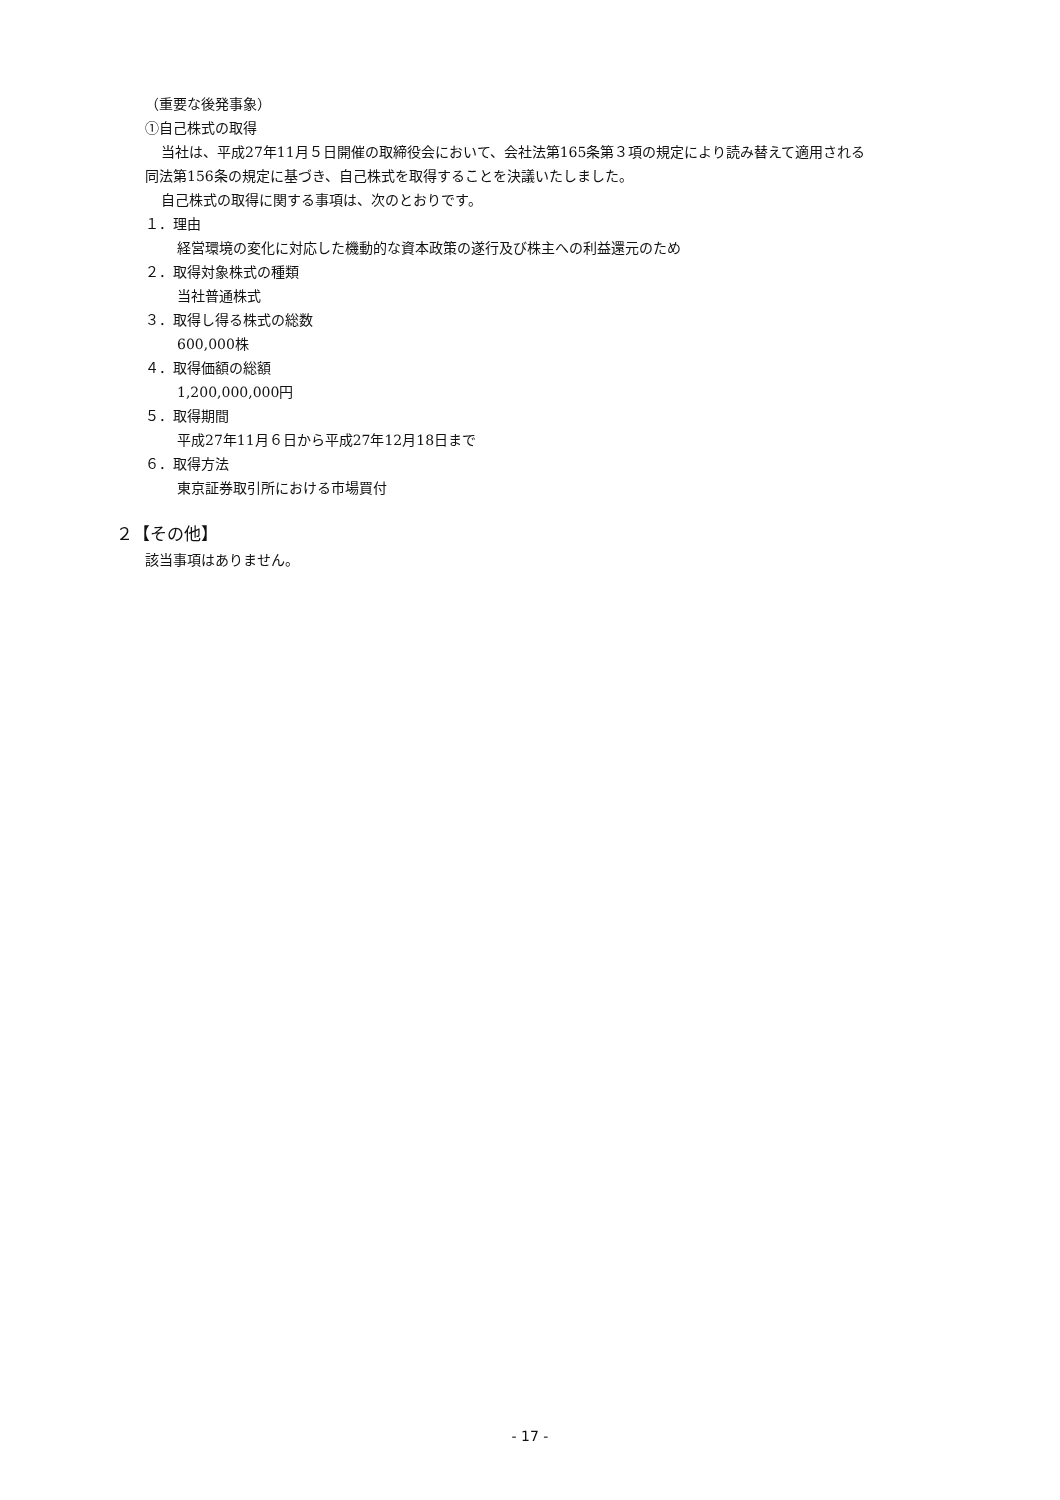（重要な後発事象）
①自己株式の取得
当社は、平成27年11月５日開催の取締役会において、会社法第165条第３項の規定により読み替えて適用される
同法第156条の規定に基づき、自己株式を取得することを決議いたしました。
自己株式の取得に関する事項は、次のとおりです。
１．理由
経営環境の変化に対応した機動的な資本政策の遂行及び株主への利益還元のため
２．取得対象株式の種類
当社普通株式
３．取得し得る株式の総数
600,000株
４．取得価額の総額
1,200,000,000円
５．取得期間
平成27年11月６日から平成27年12月18日まで
６．取得方法
東京証券取引所における市場買付
２【その他】
該当事項はありません。
- 17 -